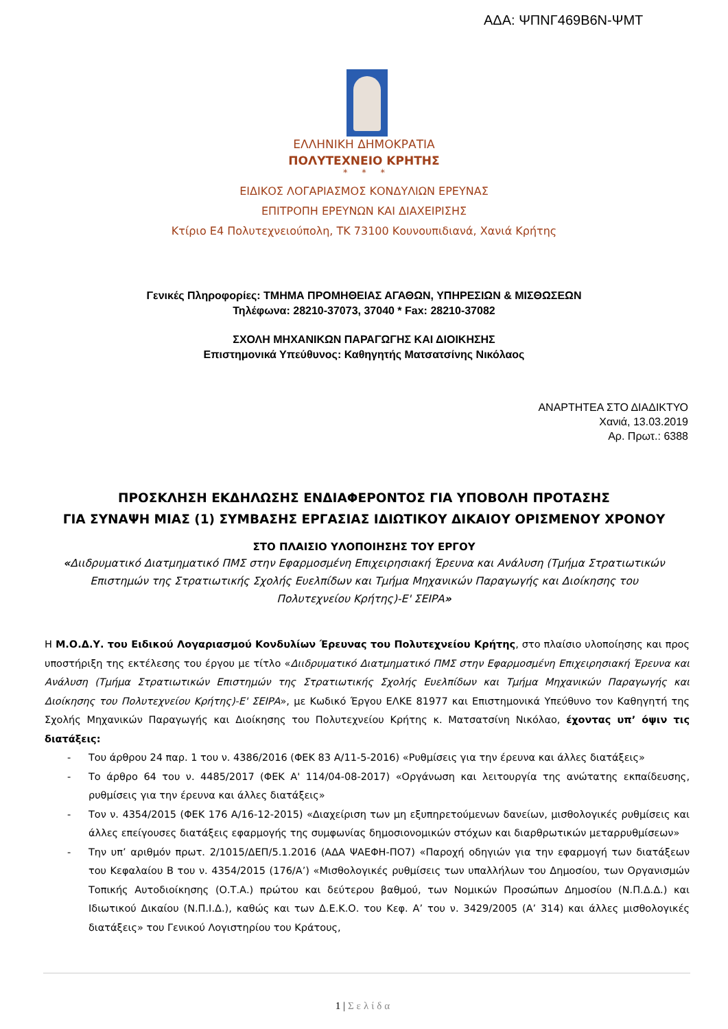ΑΔΑ: ΨΠΝΓ469Β6Ν-ΨΜΤ
ΕΛΛΗΝΙΚΗ ΔΗΜΟΚΡΑΤΙΑ
ΠΟΛΥΤΕΧΝΕΙΟ ΚΡΗΤΗΣ
* * *
ΕΙΔΙΚΟΣ ΛΟΓΑΡΙΑΣΜΟΣ ΚΟΝΔΥΛΙΩΝ ΕΡΕΥΝΑΣ
ΕΠΙΤΡΟΠΗ ΕΡΕΥΝΩΝ ΚΑΙ ΔΙΑΧΕΙΡΙΣΗΣ
Κτίριο Ε4 Πολυτεχνειούπολη, ΤΚ 73100 Κουνουπιδιανά, Χανιά Κρήτης
Γενικές Πληροφορίες: ΤΜΗΜΑ ΠΡΟΜΗΘΕΙΑΣ ΑΓΑΘΩΝ, ΥΠΗΡΕΣΙΩΝ & ΜΙΣΘΩΣΕΩΝ
Τηλέφωνα: 28210-37073, 37040 * Fax: 28210-37082
ΣΧΟΛΗ ΜΗΧΑΝΙΚΩΝ ΠΑΡΑΓΩΓΗΣ ΚΑΙ ΔΙΟΙΚΗΣΗΣ
Επιστημονικά Υπεύθυνος: Καθηγητής Ματσατσίνης Νικόλαος
ΑΝΑΡΤΗΤΕΑ ΣΤΟ ΔΙΑΔΙΚΤΥΟ
Χανιά, 13.03.2019
Αρ. Πρωτ.: 6388
ΠΡΟΣΚΛΗΣΗ ΕΚΔΗΛΩΣΗΣ ΕΝΔΙΑΦΕΡΟΝΤΟΣ ΓΙΑ ΥΠΟΒΟΛΗ ΠΡΟΤΑΣΗΣ
ΓΙΑ ΣΥΝΑΨΗ ΜΙΑΣ (1) ΣΥΜΒΑΣΗΣ ΕΡΓΑΣΙΑΣ ΙΔΙΩΤΙΚΟΥ ΔΙΚΑΙΟΥ ΟΡΙΣΜΕΝΟΥ ΧΡΟΝΟΥ
ΣΤΟ ΠΛΑΙΣΙΟ ΥΛΟΠΟΙΗΣΗΣ ΤΟΥ ΕΡΓΟΥ
«Διιδρυματικό Διατμηματικό ΠΜΣ στην Εφαρμοσμένη Επιχειρησιακή Έρευνα και Ανάλυση (Τμήμα Στρατιωτικών Επιστημών της Στρατιωτικής Σχολής Ευελπίδων και Τμήμα Μηχανικών Παραγωγής και Διοίκησης του Πολυτεχνείου Κρήτης)-Ε' ΣΕΙΡΑ»
Η Μ.Ο.Δ.Υ. του Ειδικού Λογαριασμού Κονδυλίων Έρευνας του Πολυτεχνείου Κρήτης, στο πλαίσιο υλοποίησης και προς υποστήριξη της εκτέλεσης του έργου με τίτλο «Διιδρυματικό Διατμηματικό ΠΜΣ στην Εφαρμοσμένη Επιχειρησιακή Έρευνα και Ανάλυση (Τμήμα Στρατιωτικών Επιστημών της Στρατιωτικής Σχολής Ευελπίδων και Τμήμα Μηχανικών Παραγωγής και Διοίκησης του Πολυτεχνείου Κρήτης)-Ε' ΣΕΙΡΑ», με Κωδικό Έργου ΕΛΚΕ 81977 και Επιστημονικά Υπεύθυνο τον Καθηγητή της Σχολής Μηχανικών Παραγωγής και Διοίκησης του Πολυτεχνείου Κρήτης κ. Ματσατσίνη Νικόλαο, έχοντας υπ’ όψιν τις διατάξεις:
- Του άρθρου 24 παρ. 1 του ν. 4386/2016 (ΦΕΚ 83 Α/11-5-2016) «Ρυθμίσεις για την έρευνα και άλλες διατάξεις»
- Το άρθρο 64 του ν. 4485/2017 (ΦΕΚ Α' 114/04-08-2017) «Οργάνωση και λειτουργία της ανώτατης εκπαίδευσης, ρυθμίσεις για την έρευνα και άλλες διατάξεις»
- Τον ν. 4354/2015 (ΦΕΚ 176 Α/16-12-2015) «Διαχείριση των μη εξυπηρετούμενων δανείων, μισθολογικές ρυθμίσεις και άλλες επείγουσες διατάξεις εφαρμογής της συμφωνίας δημοσιονομικών στόχων και διαρθρωτικών μεταρρυθμίσεων»
- Την υπ’ αριθμόν πρωτ. 2/1015/ΔΕΠ/5.1.2016 (ΑΔΑ ΨΑΕΦΗ-ΠΟ7) «Παροχή οδηγιών για την εφαρμογή των διατάξεων του Κεφαλαίου Β του ν. 4354/2015 (176/Α’) «Μισθολογικές ρυθμίσεις των υπαλλήλων του Δημοσίου, των Οργανισμών Τοπικής Αυτοδιοίκησης (Ο.Τ.Α.) πρώτου και δεύτερου βαθμού, των Νομικών Προσώπων Δημοσίου (Ν.Π.Δ.Δ.) και Ιδιωτικού Δικαίου (Ν.Π.Ι.Δ.), καθώς και των Δ.Ε.Κ.Ο. του Κεφ. Α’ του ν. 3429/2005 (Α’ 314) και άλλες μισθολογικές διατάξεις» του Γενικού Λογιστηρίου του Κράτους,
1 | Σελίδα